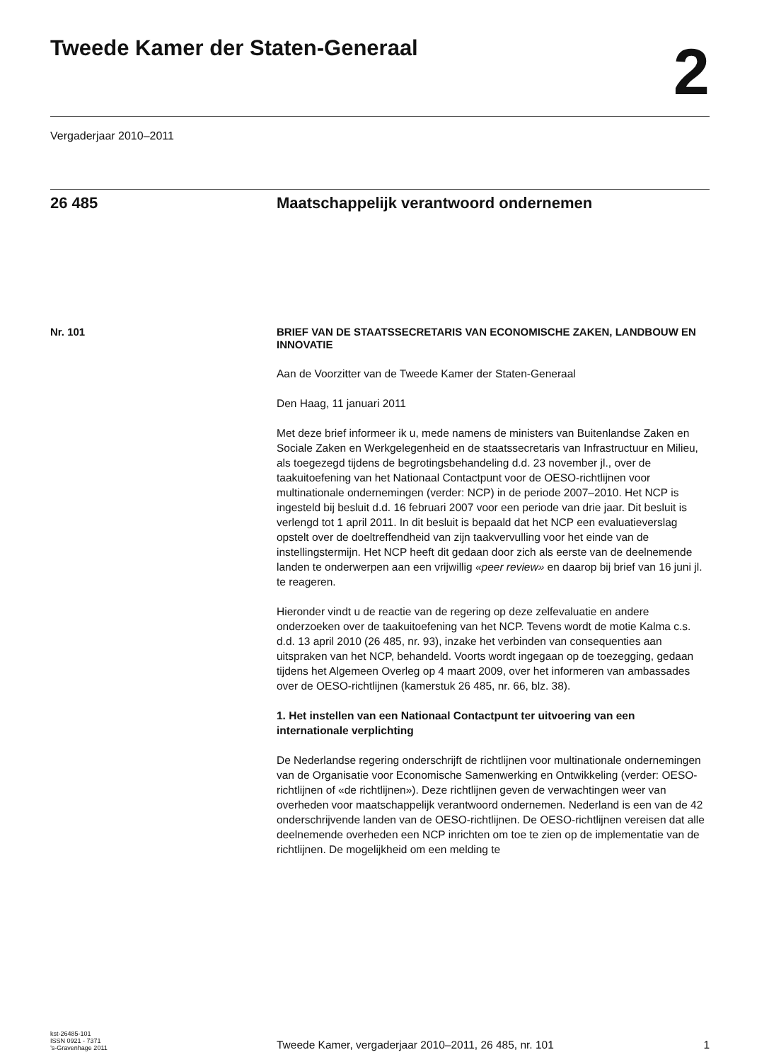Tweede Kamer der Staten-Generaal
2
Vergaderjaar 2010–2011
26 485 Maatschappelijk verantwoord ondernemen
Nr. 101
BRIEF VAN DE STAATSSECRETARIS VAN ECONOMISCHE ZAKEN, LANDBOUW EN INNOVATIE
Aan de Voorzitter van de Tweede Kamer der Staten-Generaal
Den Haag, 11 januari 2011
Met deze brief informeer ik u, mede namens de ministers van Buitenlandse Zaken en Sociale Zaken en Werkgelegenheid en de staatssecretaris van Infrastructuur en Milieu, als toegezegd tijdens de begrotingsbehandeling d.d. 23 november jl., over de taakuitoefening van het Nationaal Contactpunt voor de OESO-richtlijnen voor multinationale ondernemingen (verder: NCP) in de periode 2007–2010. Het NCP is ingesteld bij besluit d.d. 16 februari 2007 voor een periode van drie jaar. Dit besluit is verlengd tot 1 april 2011. In dit besluit is bepaald dat het NCP een evaluatieverslag opstelt over de doeltreffendheid van zijn taakvervulling voor het einde van de instellingstermijn. Het NCP heeft dit gedaan door zich als eerste van de deelnemende landen te onderwerpen aan een vrijwillig «peer review» en daarop bij brief van 16 juni jl. te reageren.
Hieronder vindt u de reactie van de regering op deze zelfevaluatie en andere onderzoeken over de taakuitoefening van het NCP. Tevens wordt de motie Kalma c.s. d.d. 13 april 2010 (26 485, nr. 93), inzake het verbinden van consequenties aan uitspraken van het NCP, behandeld. Voorts wordt ingegaan op de toezegging, gedaan tijdens het Algemeen Overleg op 4 maart 2009, over het informeren van ambassades over de OESO-richtlijnen (kamerstuk 26 485, nr. 66, blz. 38).
1. Het instellen van een Nationaal Contactpunt ter uitvoering van een internationale verplichting
De Nederlandse regering onderschrijft de richtlijnen voor multinationale ondernemingen van de Organisatie voor Economische Samenwerking en Ontwikkeling (verder: OESO-richtlijnen of «de richtlijnen»). Deze richtlijnen geven de verwachtingen weer van overheden voor maatschappelijk verantwoord ondernemen. Nederland is een van de 42 onderschrijvende landen van de OESO-richtlijnen. De OESO-richtlijnen vereisen dat alle deelnemende overheden een NCP inrichten om toe te zien op de implementatie van de richtlijnen. De mogelijkheid om een melding te
kst-26485-101
ISSN 0921 - 7371
’s-Gravenhage 2011
Tweede Kamer, vergaderjaar 2010–2011, 26 485, nr. 101
1